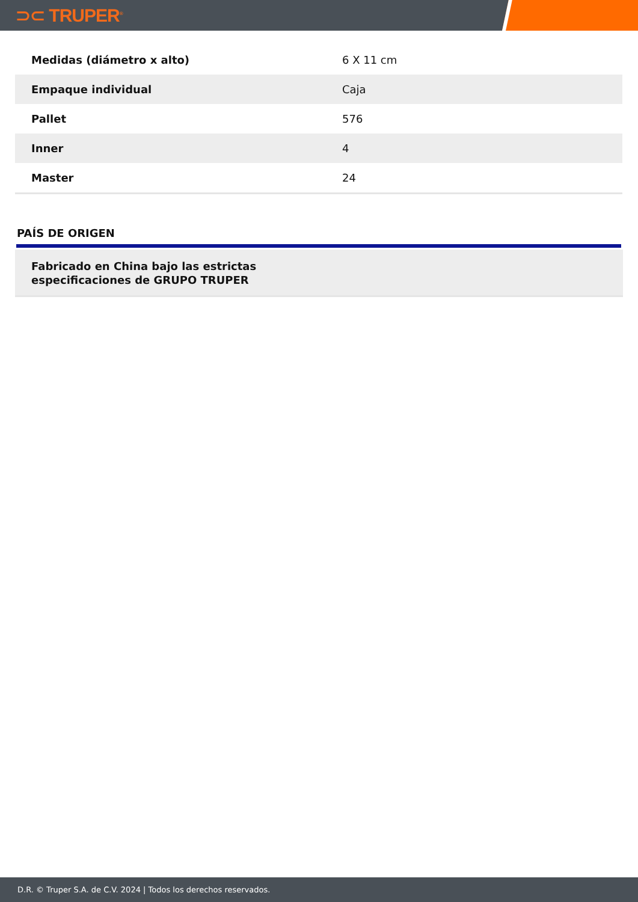⊃⊂ TRUPER<sup>®</sup>
| Medidas (diámetro x alto) | 6 X 11 cm |
| Empaque individual | Caja |
| Pallet | 576 |
| Inner | 4 |
| Master | 24 |
PAÍS DE ORIGEN
Fabricado en China bajo las estrictas
especificaciones de GRUPO TRUPER
D.R. © Truper S.A. de C.V. 2024 | Todos los derechos reservados.